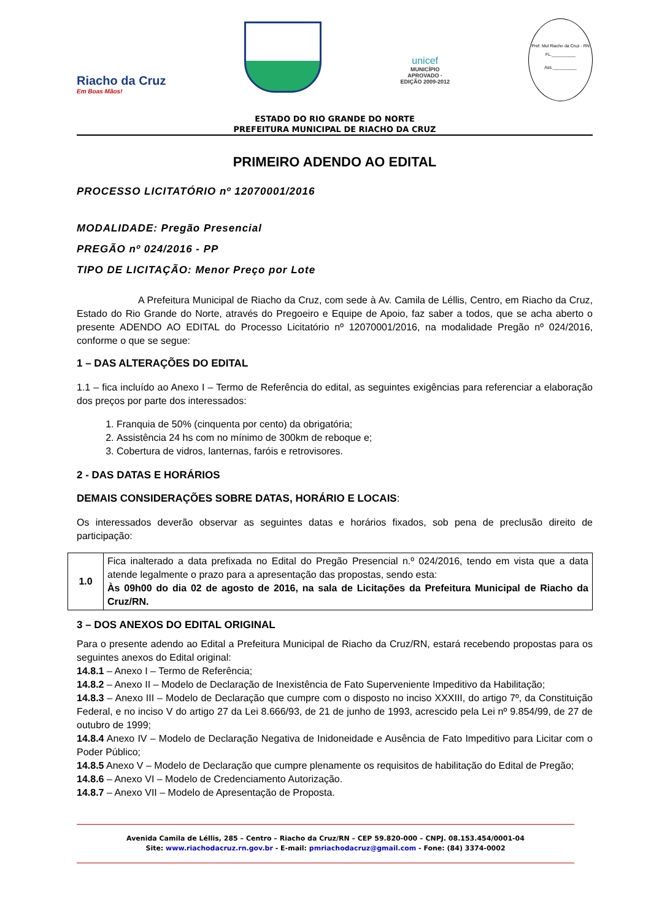Riacho da Cruz
Em Boas Mãos!
unicef
MUNICÍPIO APROVADO · EDIÇÃO 2009-2012
Pref. Mul Riacho da Cruz - RN
FL.__________
Ass.__________
ESTADO DO RIO GRANDE DO NORTE
PREFEITURA MUNICIPAL DE RIACHO DA CRUZ
PRIMEIRO ADENDO AO EDITAL
PROCESSO LICITATÓRIO nº 12070001/2016
MODALIDADE: Pregão Presencial
PREGÃO nº 024/2016 - PP
TIPO DE LICITAÇÃO: Menor Preço por Lote
A Prefeitura Municipal de Riacho da Cruz, com sede à Av. Camila de Léllis, Centro, em Riacho da Cruz, Estado do Rio Grande do Norte, através do Pregoeiro e Equipe de Apoio, faz saber a todos, que se acha aberto o presente ADENDO AO EDITAL do Processo Licitatório nº 12070001/2016, na modalidade Pregão nº 024/2016, conforme o que se segue:
1 – DAS ALTERAÇÕES DO EDITAL
1.1 – fica incluído ao Anexo I – Termo de Referência do edital, as seguintes exigências para referenciar a elaboração dos preços por parte dos interessados:
1. Franquia de 50% (cinquenta por cento) da obrigatória;
2. Assistência 24 hs com no mínimo de 300km de reboque e;
3. Cobertura de vidros, lanternas, faróis e retrovisores.
2 - DAS DATAS E HORÁRIOS
DEMAIS CONSIDERAÇÕES SOBRE DATAS, HORÁRIO E LOCAIS:
Os interessados deverão observar as seguintes datas e horários fixados, sob pena de preclusão direito de participação:
| 1.0 | Fica inalterado a data prefixada no Edital do Pregão Presencial n.º 024/2016, tendo em vista que a data atende legalmente o prazo para a apresentação das propostas, sendo esta: Às 09h00 do dia 02 de agosto de 2016, na sala de Licitações da Prefeitura Municipal de Riacho da Cruz/RN. |
3 – DOS ANEXOS DO EDITAL ORIGINAL
Para o presente adendo ao Edital a Prefeitura Municipal de Riacho da Cruz/RN, estará recebendo propostas para os seguintes anexos do Edital original:
14.8.1 – Anexo I – Termo de Referência;
14.8.2 – Anexo II – Modelo de Declaração de Inexistência de Fato Superveniente Impeditivo da Habilitação;
14.8.3 – Anexo III – Modelo de Declaração que cumpre com o disposto no inciso XXXIII, do artigo 7º, da Constituição Federal, e no inciso V do artigo 27 da Lei 8.666/93, de 21 de junho de 1993, acrescido pela Lei nº 9.854/99, de 27 de outubro de 1999;
14.8.4 Anexo IV – Modelo de Declaração Negativa de Inidoneidade e Ausência de Fato Impeditivo para Licitar com o Poder Público;
14.8.5 Anexo V – Modelo de Declaração que cumpre plenamente os requisitos de habilitação do Edital de Pregão;
14.8.6 – Anexo VI – Modelo de Credenciamento Autorização.
14.8.7 – Anexo VII – Modelo de Apresentação de Proposta.
Avenida Camila de Léllis, 285 – Centro – Riacho da Cruz/RN – CEP 59.820-000 – CNPJ. 08.153.454/0001-04
Site: www.riachodacruz.rn.gov.br - E-mail: pmriachodacruz@gmail.com - Fone: (84) 3374-0002